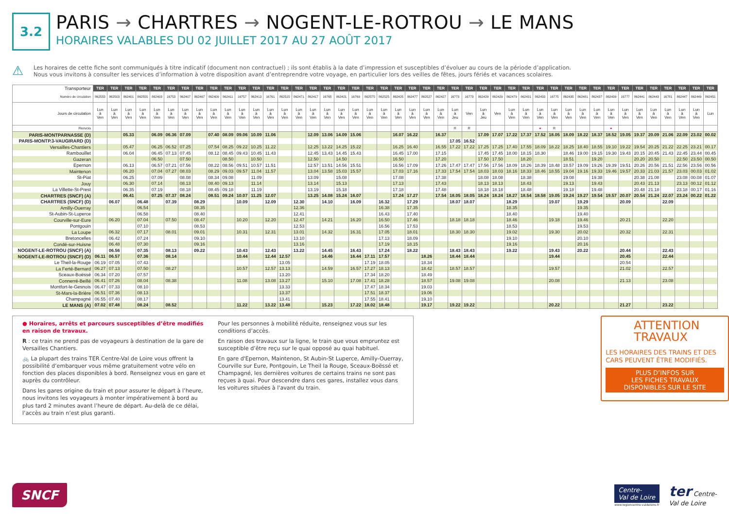3.2
PARIS → CHARTRES → NOGENT-LE-ROTROU → LE MANS
HORAIRES VALABLES DU 02 JUILLET 2017 AU 27 AOÛT 2017
⚠
Les horaires de cette fiche sont communiqués à titre indicatif (document non contractuel) ; ils sont établis à la date d’impression et susceptibles d’évoluer au cours de la période d’application.
Nous vous invitons à consulter les services d’information à votre disposition avant d’entreprendre votre voyage, en particulier lors des veilles de fêtes, jours fériés et vacances scolaires.
| Transporteur | TER | TER | TER | TER | TER | TER | TER | TER | TER | TER | TER | TER | TER | TER | TER | TER | TER | TER | TER | TER | TER | TER | TER | TER | TER | TER | TER | TER | TER | TER | TER | TER | TER | TER | TER | TER | TER | TER | TER | TER | TER | TER | TER | TER |
| --- | --- | --- | --- | --- | --- | --- | --- | --- | --- | --- | --- | --- | --- | --- | --- | --- | --- | --- | --- | --- | --- | --- | --- | --- | --- | --- | --- | --- | --- | --- | --- | --- | --- | --- | --- | --- | --- | --- | --- | --- | --- | --- | --- | --- |
| Numéro de circulation | 862553 | 862503 | 862401 | 862555 | 862403 | 16753 | 862407 | 862467 | 862409 | 862411 | 16757 | 862413 | 16761 | 862515 | 862471 | 862417 | 16765 | 862421 | 16769 | 862575 | 862525 | 862425 | 862477 | 862527 | 862427 | 16773 | 16773 | 862429 | 862429 | 862479 | 862431 | 862433 | 16775 | 862435 | 862481 | 862437 | 862439 | 16777 | 862441 | 862443 | 16781 | 862447 | 862449 | 862451 |
| Jours de circulation | Lun à Ven | Lun à Ven | Lun à Ven | Lun à Ven | Lun à Ven | Lun à Ven | Lun à Ven | Lun à Ven | Lun à Ven | Lun à Ven | Lun à Ven | Lun à Ven | Lun à Ven | Lun à Ven | Lun à Ven | Lun à Ven | Lun à Ven | Lun à Ven | Lun à Ven | Lun à Ven | Lun à Ven | Lun à Ven | Lun à Ven | Lun à Ven | Lun à Ven | Lun à Jeu | Ven | Lun à Jeu | Ven | Lun à Ven | Lun à Ven | Lun à Ven | Lun à Ven | Lun à Ven | Lun à Ven | Lun à Ven | Lun à Ven | Lun à Ven | Lun à Ven | Lun à Ven | Lun à Ven | Lun à Ven | Lun à Ven | Lun |
| Renvois | | | | | | | | | | | | | | | | | | | | | | | | | | R | R | | | | | ● | R | | | | ● | | | | | | | |
| PARIS-MONTPARNASSE (D) | | | 05.33 | | 06.09 | 06.36 | 07.09 | | 07.40 | 08.09 | 09.06 | 10.09 | 11.06 | | | 12.09 | 13.06 | 14.09 | 15.06 | | | 16.07 | 16.22 | | 16.37 | | | 17.09 | 17.07 | 17.22 | 17.37 | 17.52 | 18.05 | 18.09 | 18.22 | 18.37 | 18.52 | 19.05 | 19.37 | 20.09 | 21.06 | 22.09 | 23.02 | 00.02 |
| PARIS-MONTP.3-VAUGIRARD (D) | | | | | | | | | | | | | | | | | | | | | | | | | | 17.05 | 16.52 | | | | | | | | | | | | | | | | | |
| Versailles-Chantiers | | | 05.47 | | 06.25 | 06.52 | 07.25 | | 07.54 | 08.25 | 09.22 | 10.25 | 11.22 | | | 12.25 | 13.22 | 14.25 | 15.22 | | | 16.25 | 16.40 | | 16.55 | 17.22 | 17.22 | 17.25 | 17.25 | 17.40 | 17.55 | 18.09 | 18.22 | 18.25 | 18.40 | 18.55 | 19.10 | 19.22 | 19.54 | 20.25 | 21.22 | 22.25 | 23.21 | 00.17 |
| Rambouillet | | | 06.04 | | 06.45 | 07.13 | 07.45 | | 08.12 | 08.45 | 09.43 | 10.45 | 11.43 | | | 12.45 | 13.43 | 14.45 | 15.43 | | | 16.45 | 17.00 | | 17.15 | | | 17.45 | 17.45 | 18.00 | 18.15 | 18.30 | | 18.46 | 19.00 | 19.15 | 19.30 | 19.43 | 20.15 | 20.45 | 21.43 | 22.45 | 23.44 | 00.45 |
| Gazeran | | | | | 06.50 | | 07.50 | | | 08.50 | | 10.50 | | | | 12.50 | | 14.50 | | | | 16.50 | | | 17.20 | | | 17.50 | 17.50 | | 18.20 | | | 18.51 | | 19.20 | | | 20.20 | 20.50 | | 22.50 | 23.50 | 00.50 |
| Epernon | | | 06.13 | | 06.57 | 07.21 | 07.56 | | 08.22 | 08.56 | 09.51 | 10.57 | 11.51 | | | 12.57 | 13.51 | 14.56 | 15.51 | | | 16.56 | 17.09 | | 17.26 | 17.47 | 17.47 | 17.56 | 17.56 | 18.09 | 18.26 | 18.39 | 18.48 | 18.57 | 19.09 | 19.26 | 19.39 | 19.51 | 20.26 | 20.56 | 21.51 | 22.56 | 23.56 | 00.56 |
| Maintenon | | | 06.20 | | 07.04 | 07.27 | 08.03 | | 08.29 | 09.03 | 09.57 | 11.04 | 11.57 | | | 13.04 | 13.58 | 15.03 | 15.57 | | | 17.03 | 17.16 | | 17.33 | 17.54 | 17.54 | 18.03 | 18.03 | 18.16 | 18.33 | 18.46 | 18.55 | 19.04 | 19.16 | 19.33 | 19.46 | 19.57 | 20.33 | 21.03 | 21.57 | 23.03 | 00.03 | 01.02 |
| St-Piat | | | 06.25 | | 07.09 | | 08.08 | | 08.34 | 09.08 | | 11.09 | | | | 13.09 | | 15.08 | | | | 17.08 | | | 17.38 | | | 18.08 | 18.08 | | 18.38 | | | 19.08 | | 19.38 | | | 20.38 | 21.08 | | 23.08 | 00.08 | 01.07 |
| Jouy | | | 06.30 | | 07.14 | | 08.13 | | 08.40 | 09.13 | | 11.14 | | | | 13.14 | | 15.13 | | | | 17.13 | | | 17.43 | | | 18.13 | 18.13 | | 18.43 | | | 19.13 | | 19.43 | | | 20.43 | 21.13 | | 23.13 | 00.12 | 01.12 |
| La Villette-St-Prest | | | 06.35 | | 07.19 | | 08.18 | | 08.45 | 09.18 | | 11.19 | | | | 13.19 | | 15.18 | | | | 17.18 | | | 17.48 | | | 18.18 | 18.18 | | 18.48 | | | 19.18 | | 19.48 | | | 20.48 | 21.18 | | 23.18 | 00.17 | 01.16 |
| CHARTRES (SNCF) (A) | | | 06.41 | | 07.25 | 07.37 | 08.24 | | 08.51 | 09.24 | 10.07 | 11.25 | 12.07 | | | 13.25 | 14.08 | 15.24 | 16.07 | | | 17.24 | 17.27 | | 17.54 | 18.05 | 18.05 | 18.24 | 18.24 | 18.27 | 18.54 | 18.58 | 19.05 | 19.24 | 19.27 | 19.54 | 19.57 | 20.07 | 20.54 | 21.24 | 22.07 | 23.24 | 00.22 | 01.22 |
| CHARTRES (SNCF) (D) | | 06.07 | | 06.48 | | 07.39 | | 08.29 | | | 10.09 | | 12.09 | | 12.30 | | 14.10 | | 16.09 | | 16.32 | | 17.29 | | | 18.07 | 18.07 | | | 18.29 | | | 19.07 | | 19.29 | | | 20.09 | | | 22.09 | | | |
| Amilly-Ouerray | | | | 06.54 | | | | 08.35 | | | | | | | 12.36 | | | | | | 16.38 | | 17.35 | | | | | | | 18.35 | | | | | 19.35 | | | | | | | | | |
| St-Aubin-St-Luperce | | | | 06.58 | | | | 08.40 | | | | | | | 12.41 | | | | | | 16.43 | | 17.40 | | | | | | | 18.40 | | | | | 19.40 | | | | | | | | | |
| Courville-sur-Eure | | 06.20 | | 07.04 | | 07.50 | | 08.47 | | | 10.20 | | 12.20 | | 12.47 | | 14.21 | | 16.20 | | 16.50 | | 17.46 | | | 18.18 | 18.18 | | | 18.46 | | | 19.18 | | 19.46 | | | 20.21 | | | 22.20 | | | |
| Pontgouin | | | | 07.10 | | | | 08.53 | | | | | | | 12.53 | | | | | | 16.56 | | 17.53 | | | | | | | 18.53 | | | | | 19.53 | | | | | | | | | |
| La Loupe | | 06.32 | | 07.17 | | 08.01 | | 09.01 | | | 10.31 | | 12.31 | | 13.01 | | 14.32 | | 16.31 | | 17.05 | | 18.01 | | | 18.30 | 18.30 | | | 19.02 | | | 19.30 | | 20.02 | | | 20.32 | | | 22.31 | | | |
| Bretoncelles | | 06.42 | | 07.24 | | | | 09.10 | | | | | | | 13.10 | | | | | | 17.13 | | 18.09 | | | | | | | 19.10 | | | | | 20.10 | | | | | | | | | |
| Condé-sur-Huisne | | 06.48 | | 07.30 | | | | 09.16 | | | | | | | 13.16 | | | | | | 17.19 | | 18.15 | | | | | | | 19.16 | | | | | 20.16 | | | | | | | | | |
| NOGENT-LE-ROTROU (SNCF) (A) | | 06.56 | | 07.35 | | 08.13 | | 09.22 | | | 10.43 | | 12.43 | | 13.22 | | 14.45 | | 16.43 | | 17.24 | | 18.22 | | | 18.43 | 18.43 | | | 19.22 | | | 19.43 | | 20.22 | | | 20.44 | | | 22.43 | | | |
| NOGENT-LE-ROTROU (SNCF) (D) | 06.11 | 06.57 | | 07.36 | | 08.14 | | | | | 10.44 | | 12.44 | 12.57 | | | 14.46 | | 16.44 | 17.11 | 17.57 | | | 18.26 | | 18.44 | 18.44 | | | | | | 19.44 | | | | | 20.45 | | | 22.44 | | | |
| Le Theil-la-Rouge | 06.19 | 07.05 | | 07.43 | | | | | | | | | | 13.05 | | | | | | 17.19 | 18.05 | | | 18.34 | | | | | | | | | | | | | | 20.54 | | | | | | |
| La Ferté-Bernard | 06.27 | 07.13 | | 07.50 | | 08.27 | | | | | 10.57 | | 12.57 | 13.13 | | | 14.59 | | 16.57 | 17.27 | 18.13 | | | 18.42 | | 18.57 | 18.57 | | | | | | 19.57 | | | | | 21.02 | | | 22.57 | | | |
| Sceaux-Boëssé | 06.34 | 07.20 | | 07.57 | | | | | | | | | | 13.20 | | | | | | 17.34 | 18.20 | | | 18.49 | | | | | | | | | | | | | | | | | | | | |
| Connerré-Beillé | 06.41 | 07.26 | | 08.04 | | 08.38 | | | | | 11.08 | | 13.08 | 13.27 | | | 15.10 | | 17.08 | 17.41 | 18.28 | | | 18.57 | | 19.08 | 19.08 | | | | | | 20.08 | | | | | 21.13 | | | 23.08 | | | |
| Montfort-le-Gesnois | 06.47 | 07.33 | | 08.10 | | | | | | | | | | 13.33 | | | | | | 17.47 | 18.34 | | | 19.03 | | | | | | | | | | | | | | | | | | | | |
| St-Mars-la-Brière | 06.51 | 07.36 | | 08.13 | | | | | | | | | | 13.37 | | | | | | 17.51 | 18.37 | | | 19.06 | | | | | | | | | | | | | | | | | | | | |
| Champagné | 06.55 | 07.40 | | 08.17 | | | | | | | | | | 13.41 | | | | | | 17.55 | 18.41 | | | 19.10 | | | | | | | | | | | | | | | | | | | | |
| LE MANS (A) | 07.02 | 07.48 | | 08.24 | | 08.52 | | | | | 11.22 | | 13.22 | 13.48 | | | 15.23 | | 17.22 | 18.02 | 18.48 | | | 19.17 | | 19.22 | 19.22 | | | | | | 20.22 | | | | | 21.27 | | | 23.22 | | | |
● Horaires, arrêts et parcours susceptibles d’être modifiés en raison de travaux.
R : ce train ne prend pas de voyageurs à destination de la gare de Versailles Chantiers.
🚲 La plupart des trains TER Centre-Val de Loire vous offrent la possibilité d’embarquer vous même gratuitement votre vélo en fonction des places disponibles à bord. Renseignez vous en gare et auprès du contrôleur.
Dans les gares origine du train et pour assurer le départ à l’heure, nous invitons les voyageurs à monter impérativement à bord au plus tard 2 minutes avant l’heure de départ. Au-delà de ce délai, l’accès au train n’est plus garanti.
Pour les personnes à mobilité réduite, renseignez vous sur les conditions d’accès.
En raison des travaux sur la ligne, le train que vous empruntez est susceptible d’être reçu sur le quai opposé au quai habituel.
En gare d'Epernon, Maintenon, St Aubin-St Luperce, Amilly-Ouerray, Courville sur Eure, Pontgouin, Le Theil la Rouge, Sceaux-Boëssé et Champagné, les dernières voitures de certains trains ne sont pas reçues à quai. Pour descendre dans ces gares, installez vous dans les voitures situées à l'avant du train.
ATTENTION
TRAVAUX
LES HORAIRES DES TRAINS ET DES CARS PEUVENT ÊTRE MODIFIÉS.
PLUS D’INFOS SUR
LES FICHES TRAVAUX
DISPONIBLES SUR LE SITE
SNCF
Centre-
Val de Loire
www.regioncentre-valdeloire.fr
ter Centre-
Val de Loire